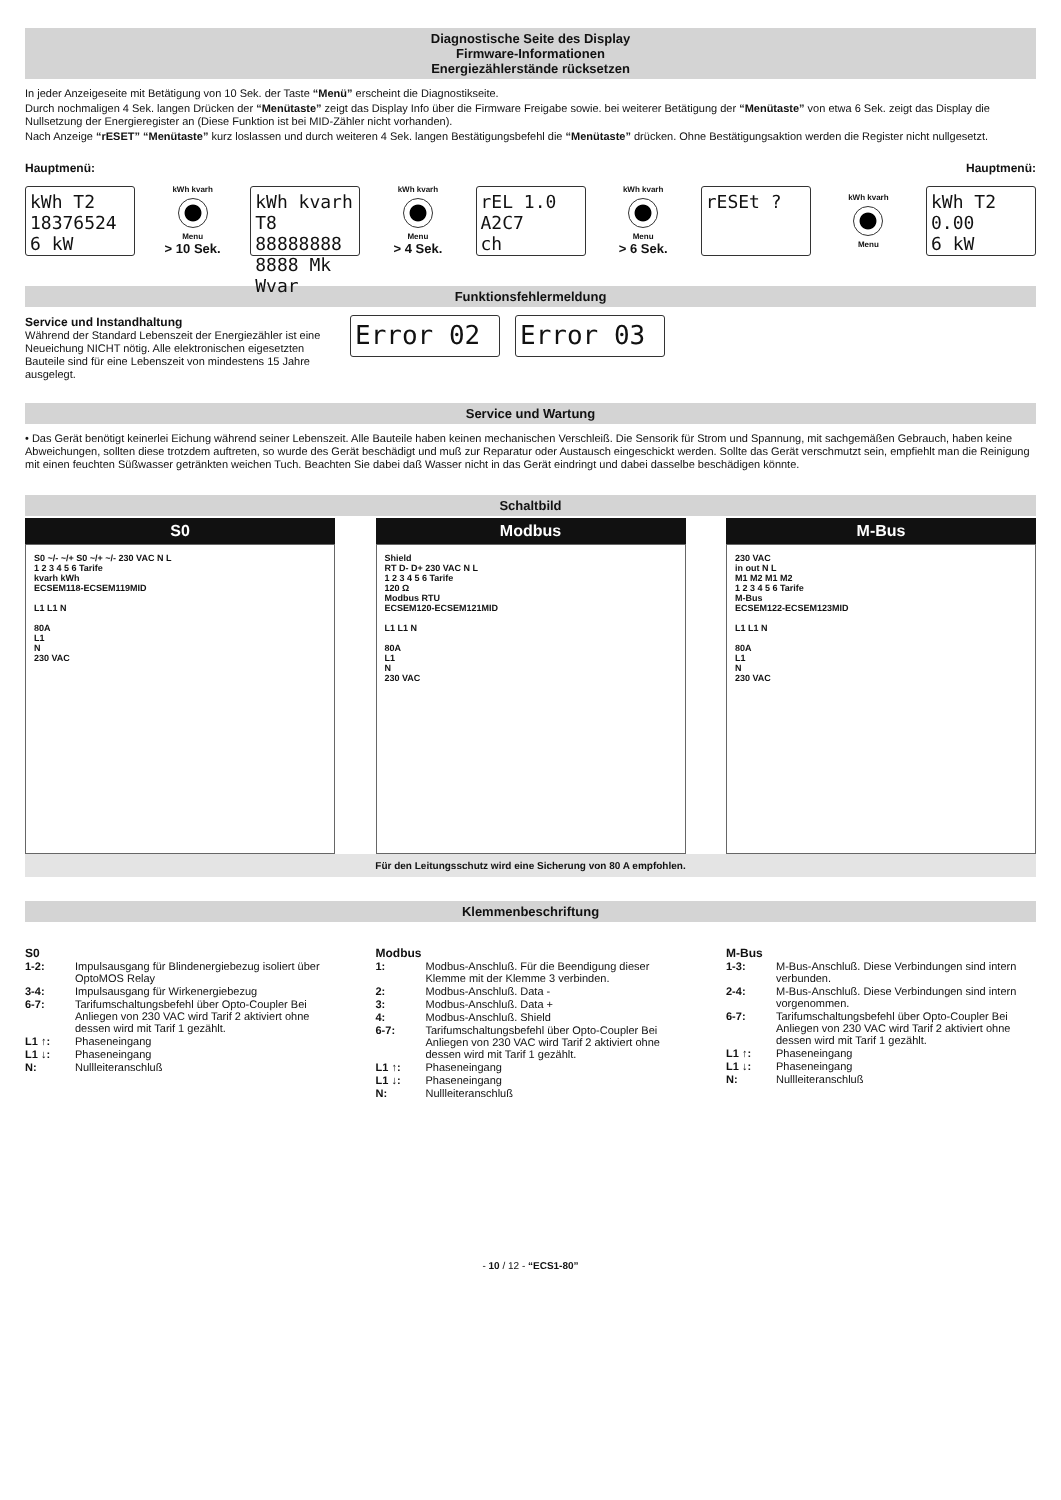Diagnostische Seite des Display
Firmware-Informationen
Energiezählerstände rücksetzen
In jeder Anzeigeseite mit Betätigung von 10 Sek. der Taste “Menü” erscheint die Diagnostikseite.
Durch nochmaligen 4 Sek. langen Drücken der “Menütaste” zeigt das Display Info über die Firmware Freigabe sowie. bei weiterer Betätigung der “Menütaste” von etwa 6 Sek. zeigt das Display die Nullsetzung der Energieregister an (Diese Funktion ist bei MID-Zähler nicht vorhanden).
Nach Anzeige “rESET” “Menütaste” kurz loslassen und durch weiteren 4 Sek. langen Bestätigungsbefehl die “Menütaste” drücken. Ohne Bestätigungsaktion werden die Register nicht nullgesetzt.
Hauptmenü: Hauptmenü:
kWh T2
18376524
6 kW
kWh kvarh
Menu
> 10 Sek.
kWh kvarh T8
88888888
8888 Mk Wvar
kWh kvarh
Menu
> 4 Sek.
rEL 1.0
A2C7
ch
kWh kvarh
Menu
> 6 Sek.
rESEt ?
kWh kvarh
Menu
kWh T2
0.00
6 kW
Funktionsfehlermeldung
Service und Instandhaltung
Während der Standard Lebenszeit der Energiezähler ist eine Neueichung NICHT nötig. Alle elektronischen eigesetzten Bauteile sind für eine Lebenszeit von mindestens 15 Jahre ausgelegt.
Error 02 Error 03
Service und Wartung
• Das Gerät benötigt keinerlei Eichung während seiner Lebenszeit. Alle Bauteile haben keinen mechanischen Verschleiß. Die Sensorik für Strom und Spannung, mit sachgemäßen Gebrauch, haben keine Abweichungen, sollten diese trotzdem auftreten, so wurde des Gerät beschädigt und muß zur Reparatur oder Austausch eingeschickt werden. Sollte das Gerät verschmutzt sein, empfiehlt man die Reinigung mit einen feuchten Süßwasser getränkten weichen Tuch. Beachten Sie dabei daß Wasser nicht in das Gerät eindringt und dabei dasselbe beschädigen könnte.
Schaltbild
S0
S0 ~/- ~/+ S0 ~/+ ~/- 230 VAC N L
1 2 3 4 5 6 Tarife
kvarh kWh
ECSEM118-ECSEM119MID
L1 L1 N
80A
L1
N
230 VAC
Modbus
Shield
RT D- D+ 230 VAC N L
1 2 3 4 5 6 Tarife
120 Ω
Modbus RTU
ECSEM120-ECSEM121MID
L1 L1 N
80A
L1
N
230 VAC
M-Bus
230 VAC
in out N L
M1 M2 M1 M2
1 2 3 4 5 6 Tarife
M-Bus
ECSEM122-ECSEM123MID
L1 L1 N
80A
L1
N
230 VAC
Für den Leitungsschutz wird eine Sicherung von 80 A empfohlen.
Klemmenbeschriftung
S0
1-2:
Impulsausgang für Blindenergiebezug isoliert über OptoMOS Relay
3-4:
Impulsausgang für Wirkenergiebezug
6-7:
Tarifumschaltungsbefehl über Opto-Coupler Bei Anliegen von 230 VAC wird Tarif 2 aktiviert ohne dessen wird mit Tarif 1 gezählt.
L1 ↑:
Phaseneingang
L1 ↓:
Phaseneingang
N:
Nullleiteranschluß
Modbus
1:
Modbus-Anschluß. Für die Beendigung dieser Klemme mit der Klemme 3 verbinden.
2:
Modbus-Anschluß. Data -
3:
Modbus-Anschluß. Data +
4:
Modbus-Anschluß. Shield
6-7:
Tarifumschaltungsbefehl über Opto-Coupler Bei Anliegen von 230 VAC wird Tarif 2 aktiviert ohne dessen wird mit Tarif 1 gezählt.
L1 ↑:
Phaseneingang
L1 ↓:
Phaseneingang
N:
Nullleiteranschluß
M-Bus
1-3:
M-Bus-Anschluß. Diese Verbindungen sind intern verbunden.
2-4:
M-Bus-Anschluß. Diese Verbindungen sind intern vorgenommen.
6-7:
Tarifumschaltungsbefehl über Opto-Coupler Bei Anliegen von 230 VAC wird Tarif 2 aktiviert ohne dessen wird mit Tarif 1 gezählt.
L1 ↑:
Phaseneingang
L1 ↓:
Phaseneingang
N:
Nullleiteranschluß
- 10 / 12 - “ECS1-80”